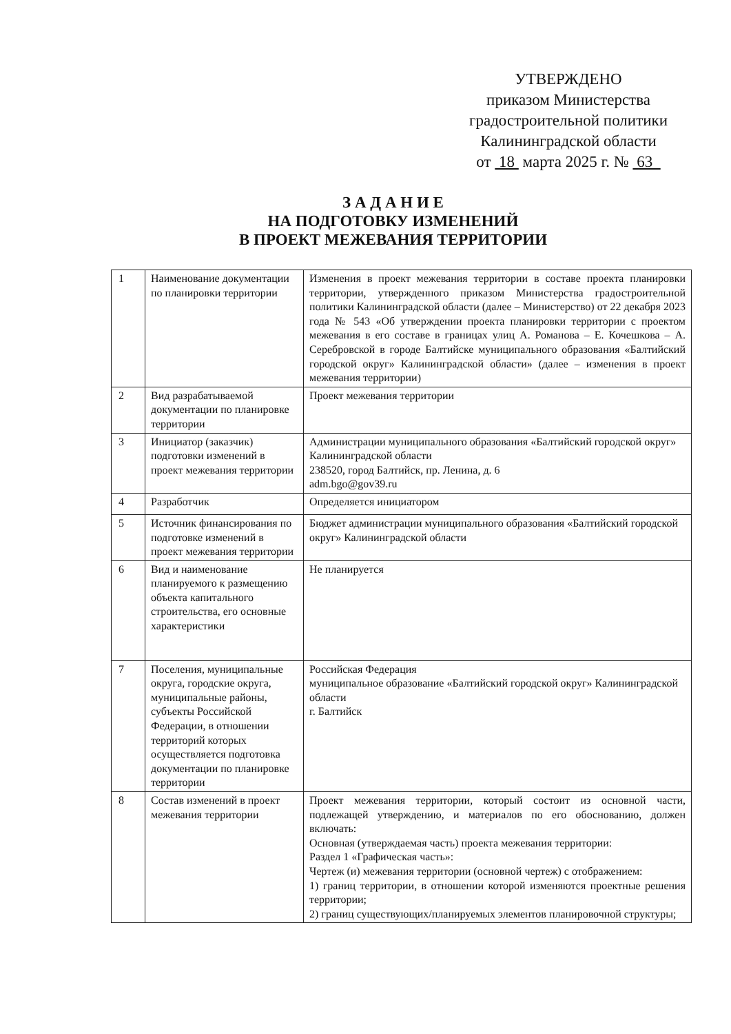УТВЕРЖДЕНО
приказом Министерства
градостроительной политики
Калининградской области
от 18 марта 2025 г. № 63
З А Д А Н И Е
НА ПОДГОТОВКУ ИЗМЕНЕНИЙ
В ПРОЕКТ МЕЖЕВАНИЯ ТЕРРИТОРИИ
| 1 | Наименование документации по планировки территории | Изменения в проект межевания территории в составе проекта планировки территории, утвержденного приказом Министерства градостроительной политики Калининградской области (далее – Министерство) от 22 декабря 2023 года № 543 «Об утверждении проекта планировки территории с проектом межевания в его составе в границах улиц А. Романова – Е. Кочешкова – А. Серебровской в городе Балтийске муниципального образования «Балтийский городской округ» Калининградской области» (далее – изменения в проект межевания территории) |
| 2 | Вид разрабатываемой документации по планировке территории | Проект межевания территории |
| 3 | Инициатор (заказчик) подготовки изменений в проект межевания территории | Администрации муниципального образования «Балтийский городской округ» Калининградской области 238520, город Балтийск, пр. Ленина, д. 6 adm.bgo@gov39.ru |
| 4 | Разработчик | Определяется инициатором |
| 5 | Источник финансирования по подготовке изменений в проект межевания территории | Бюджет администрации муниципального образования «Балтийский городской округ» Калининградской области |
| 6 | Вид и наименование планируемого к размещению объекта капитального строительства, его основные характеристики | Не планируется |
| 7 | Поселения, муниципальные округа, городские округа, муниципальные районы, субъекты Российской Федерации, в отношении территорий которых осуществляется подготовка документации по планировке территории | Российская Федерация муниципальное образование «Балтийский городской округ» Калининградской области г. Балтийск |
| 8 | Состав изменений в проект межевания территории | Проект межевания территории, который состоит из основной части, подлежащей утверждению, и материалов по его обоснованию, должен включать: Основная (утверждаемая часть) проекта межевания территории: Раздел 1 «Графическая часть»: Чертеж (и) межевания территории (основной чертеж) с отображением: 1) границ территории, в отношении которой изменяются проектные решения территории; 2) границ существующих/планируемых элементов планировочной структуры; |